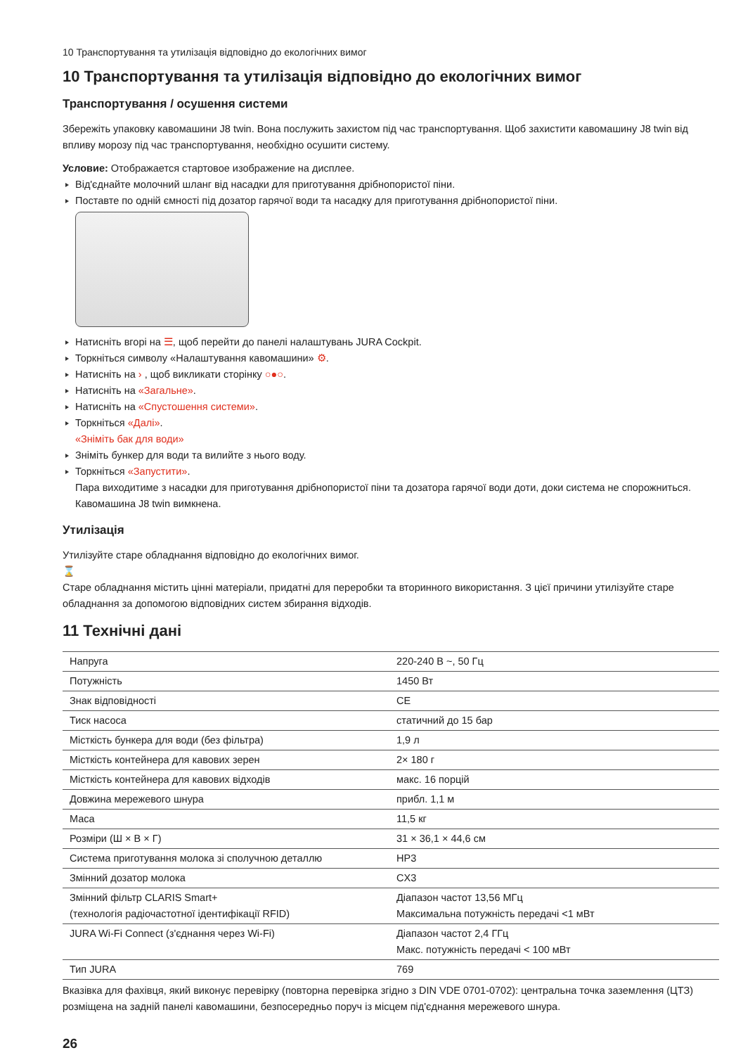10 Транспортування та утилізація відповідно до екологічних вимог
10 Транспортування та утилізація відповідно до екологічних вимог
Транспортування / осушення системи
Збережіть упаковку кавомашини J8 twin. Вона послужить захистом під час транспортування. Щоб захистити кавомашину J8 twin від впливу морозу під час транспортування, необхідно осушити систему.
Условие: Отображается стартовое изображение на дисплее.
Від'єднайте молочний шланг від насадки для приготування дрібнопористої піни.
Поставте по одній ємності під дозатор гарячої води та насадку для приготування дрібнопористої піни.
Натисніть вгорі на ☰, щоб перейти до панелі налаштувань JURA Cockpit.
Торкніться символу «Налаштування кавомашини» ⚙.
Натисніть на › , щоб викликати сторінку ○●○.
Натисніть на «Загальне».
Натисніть на «Спустошення системи».
Торкніться «Далі».
«Зніміть бак для води»
Зніміть бункер для води та вилийте з нього воду.
Торкніться «Запустити».
Пара виходитиме з насадки для приготування дрібнопористої піни та дозатора гарячої води доти, доки система не спорожниться.
Кавомашина J8 twin вимкнена.
Утилізація
Утилізуйте старе обладнання відповідно до екологічних вимог.
⌛
Старе обладнання містить цінні матеріали, придатні для переробки та вторинного використання. З цієї причини утилізуйте старе обладнання за допомогою відповідних систем збирання відходів.
11 Технічні дані
| Напруга | 220-240 В ~, 50 Гц |
| Потужність | 1450 Вт |
| Знак відповідності | CE |
| Тиск насоса | статичний до 15 бар |
| Місткість бункера для води (без фільтра) | 1,9 л |
| Місткість контейнера для кавових зерен | 2× 180 г |
| Місткість контейнера для кавових відходів | макс. 16 порцій |
| Довжина мережевого шнура | прибл. 1,1 м |
| Маса | 11,5 кг |
| Розміри (Ш × В × Г) | 31 × 36,1 × 44,6 см |
| Система приготування молока зі сполучною деталлю | HP3 |
| Змінний дозатор молока | CX3 |
| Змінний фільтр CLARIS Smart+ (технологія радіочастотної ідентифікації RFID) | Діапазон частот 13,56 МГц Максимальна потужність передачі <1 мВт |
| JURA Wi-Fi Connect (з'єднання через Wi-Fi) | Діапазон частот 2,4 ГГц Макс. потужність передачі < 100 мВт |
| Тип JURA | 769 |
Вказівка для фахівця, який виконує перевірку (повторна перевірка згідно з DIN VDE 0701-0702): центральна точка заземлення (ЦТЗ) розміщена на задній панелі кавомашини, безпосередньо поруч із місцем під'єднання мережевого шнура.
26